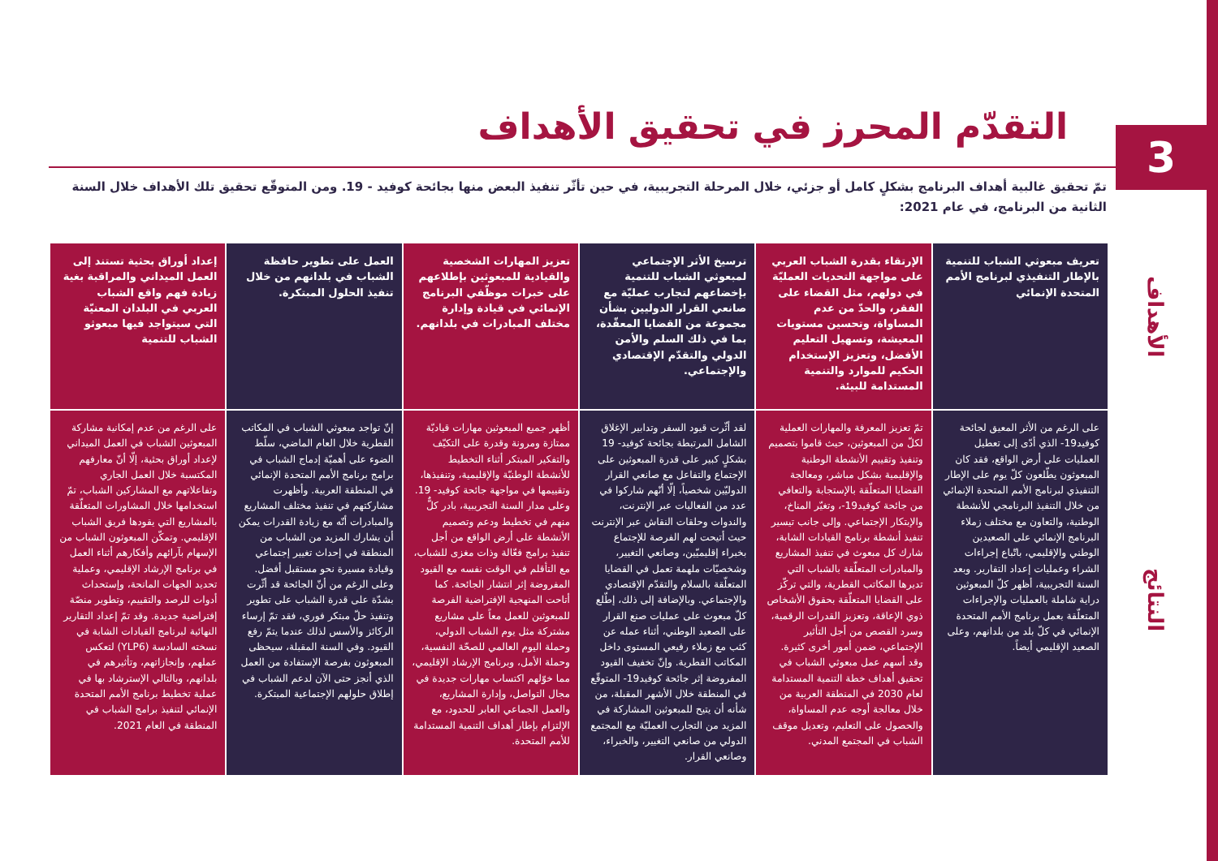3
التقدّم المحرز في تحقيق الأهداف
تمّ تحقيق غالبية أهداف البرنامج بشكلٍ كامل أو جزئي، خلال المرحلة التجريبية، في حين تأثّر تنفيذ البعض منها بجائحة كوفيد - 19. ومن المتوقّع تحقيق تلك الأهداف خلال السنة الثانية من البرنامج، في عام 2021:
الأهداف
النتائج
| تعريف مبعوثي الشباب للتنمية بالإطار التنفيذي لبرنامج الأمم المتحدة الإنمائي | الإرتقاء بقدرة الشباب العربي على مواجهة التحديات العمليّة في دولهم، مثل القضاء على الفقر، والحدّ من عدم المساواة، وتحسين مستويات المعيشة، وتسهيل التعليم الأفضل، وتعزيز الإستخدام الحكيم للموارد والتنمية المستدامة للبيئة. | ترسيخ الأثر الإجتماعي لمبعوثي الشباب للتنمية بإخضاعهم لتجارب عمليّة مع صانعي القرار الدوليين بشأن مجموعة من القضايا المعقّدة، بما في ذلك السلم والأمن الدولي والتقدّم الإقتصادي والإجتماعي. | تعزيز المهارات الشخصية والقيادية للمبعوثين بإطلاعهم على خبرات موظّفي البرنامج الإنمائي في قيادة وإدارة مختلف المبادرات في بلدانهم. | العمل على تطوير حافظة الشباب في بلدانهم من خلال تنفيذ الحلول المبتكرة. | إعداد أوراق بحثية تستند إلى العمل الميداني والمراقبة بغية زيادة فهم واقع الشباب العربي في البلدان المعنيّة التي سيتواجد فيها مبعوثو الشباب للتنمية |
| على الرغم من الأثر المعيق لجائحة كوفيد19- الذي أدّى إلى تعطيل العمليات على أرض الواقع، فقد كان المبعوثون يطّلعون كلّ يوم على الإطار التنفيذي لبرنامج الأمم المتحدة الإنمائي من خلال التنفيذ البرنامجي للأنشطة الوطنية، والتعاون مع مختلف زملاء البرنامج الإنمائي على الصعيدين الوطني والإقليمي، باتّباع إجراءات الشراء وعمليات إعداد التقارير. وبعد السنة التجريبية، أظهر كلّ المبعوثين دراية شاملة بالعمليات والإجراءات المتعلّقة بعمل برنامج الأمم المتحدة الإنمائي في كلّ بلد من بلدانهم، وعلى الصعيد الإقليمي أيضاً. | تمّ تعزيز المعرفة والمهارات العملية لكلّ من المبعوثين، حيث قاموا بتصميم وتنفيذ وتقييم الأنشطة الوطنية والإقليمية بشكل مباشر، ومعالجة القضايا المتعلّقة بالإستجابة والتعافي من جائحة كوفيد19-، وتغيّر المناخ، والإبتكار الإجتماعي. وإلى جانب تيسير تنفيذ أنشطة برنامج القيادات الشابة، شارك كل مبعوث في تنفيذ المشاريع والمبادرات المتعلّقة بالشباب التي تديرها المكاتب القطرية، والتي تركّز على القضايا المتعلّقة بحقوق الأشخاص ذوي الإعاقة، وتعزيز القدرات الرقمية، وسرد القصص من أجل التأثير الإجتماعي، ضمن أمور أخرى كثيرة. وقد أسهم عمل مبعوثي الشباب في تحقيق أهداف خطة التنمية المستدامة لعام 2030 في المنطقة العربية من خلال معالجة أوجه عدم المساواة، والحصول على التعليم، وتعديل موقف الشباب في المجتمع المدني. | لقد أثّرت قيود السفر وتدابير الإغلاق الشامل المرتبطة بجائحة كوفيد- 19 بشكلٍ كبير على قدرة المبعوثين على الإجتماع والتفاعل مع صانعي القرار الدوليّين شخصياً، إلّا أنّهم شاركوا في عدد من الفعاليات عبر الإنترنت، والندوات وحلقات النقاش عبر الإنترنت حيث أتيحت لهم الفرصة للإجتماع بخبراء إقليميّين، وصانعي التغيير، وشخصيّات ملهمة تعمل في القضايا المتعلّقة بالسلام والتقدّم الإقتصادي والإجتماعي. وبالإضافة إلى ذلك، إطّلع كلّ مبعوث على عمليات صنع القرار على الصعيد الوطني، أثناء عمله عن كثب مع زملاء رفيعي المستوى داخل المكاتب القطرية. وإنّ تخفيف القيود المفروضة إثر جائحة كوفيد19- المتوقّع في المنطقة خلال الأشهر المقبلة، من شأنه أن يتيح للمبعوثين المشاركة في المزيد من التجارب العمليّة مع المجتمع الدولي من صانعي التغيير، والخبراء، وصانعي القرار. | أظهر جميع المبعوثين مهارات قياديّة ممتازة ومرونة وقدرة على التكيّف والتفكير المبتكر أثناء التخطيط للأنشطة الوطنيّة والإقليمية، وتنفيذها، وتقييمها في مواجهة جائحة كوفيد- 19. وعلى مدار السنة التجريبية، بادر كلٌّ منهم في تخطيط ودعم وتصميم الأنشطة على أرض الواقع من أجل تنفيذ برامج فعّالة وذات مغزى للشباب، مع التأقلم في الوقت نفسه مع القيود المفروضة إثر انتشار الجائحة. كما أتاحت المنهجية الإفتراضية الفرصة للمبعوثين للعمل معاً على مشاريع مشتركة مثل يوم الشباب الدولي، وحملة اليوم العالمي للصحّة النفسية، وحملة الأمل، وبرنامج الإرشاد الإقليمي، مما خوّلهم اكتساب مهارات جديدة في مجال التواصل، وإدارة المشاريع، والعمل الجماعي العابر للحدود، مع الإلتزام بإطار أهداف التنمية المستدامة للأمم المتحدة. | إنّ تواجد مبعوثي الشباب في المكاتب القطرية خلال العام الماضي، سلّط الضوء على أهميّة إدماج الشباب في برامج برنامج الأمم المتحدة الإنمائي في المنطقة العربية. وأظهرت مشاركتهم في تنفيذ مختلف المشاريع والمبادرات أنّه مع زيادة القدرات يمكن أن يشارك المزيد من الشباب من المنطقة في إحداث تغيير إجتماعي وقيادة مسيرة نحو مستقبل أفضل. وعلى الرغم من أنّ الجائحة قد أثّرت بشدّة على قدرة الشباب على تطوير وتنفيذ حلّ مبتكر فوري، فقد تمّ إرساء الركائز والأسس لذلك عندما يتمّ رفع القيود. وفي السنة المقبلة، سيحظى المبعوثون بفرصة الإستفادة من العمل الذي أنجز حتى الآن لدعم الشباب في إطلاق حلولهم الإجتماعية المبتكرة. | على الرغم من عدم إمكانية مشاركة المبعوثين الشباب في العمل الميداني لإعداد أوراق بحثية، إلّا أنّ معارفهم المكتسبة خلال العمل الجاري وتفاعلاتهم مع المشاركين الشباب، تمّ استخدامها خلال المشاورات المتعلّقة بالمشاريع التي يقودها فريق الشباب الإقليمي. وتمكّن المبعوثون الشباب من الإسهام بآرائهم وأفكارهم أثناء العمل في برنامج الإرشاد الإقليمي، وعملية تحديد الجهات المانحة، وإستحداث أدوات للرصد والتقييم، وتطوير منصّة إفتراضية جديدة. وقد تمّ إعداد التقارير النهائية لبرنامج القيادات الشابة في نسخته السادسة (YLP6) لتعكس عملهم، وإنجازاتهم، وتأثيرهم في بلدانهم، وبالتالي الإسترشاد بها في عملية تخطيط برنامج الأمم المتحدة الإنمائي لتنفيذ برامج الشباب في المنطقة في العام 2021. |